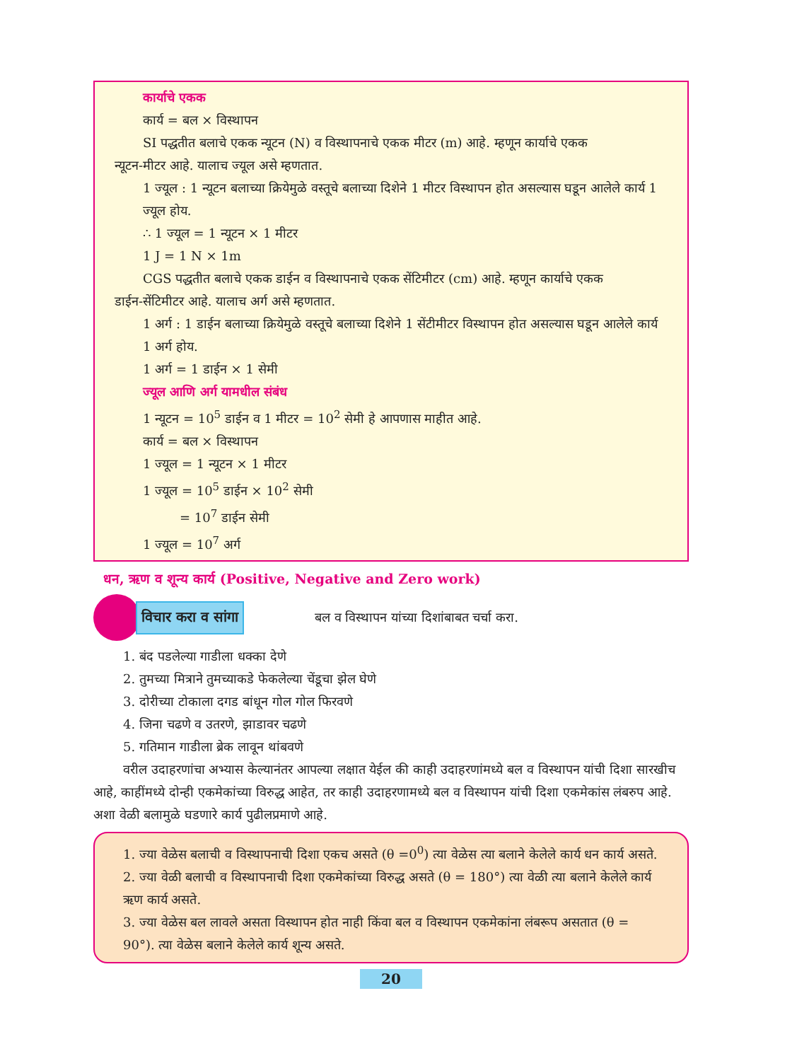कार्याचे एकक
कार्य = बल × विस्थापन
SI पद्धतीत बलाचे एकक न्यूटन (N) व विस्थापनाचे एकक मीटर (m) आहे. म्हणून कार्याचे एकक
न्यूटन-मीटर आहे. यालाच ज्यूल असे म्हणतात.
1 ज्यूल : 1 न्यूटन बलाच्या क्रियेमुळे वस्तूचे बलाच्या दिशेने 1 मीटर विस्थापन होत असल्यास घडून आलेले कार्य 1 ज्यूल होय.
∴ 1 ज्यूल = 1 न्यूटन × 1 मीटर
1 J = 1 N × 1m
CGS पद्धतीत बलाचे एकक डाईन व विस्थापनाचे एकक सेंटिमीटर (cm) आहे. म्हणून कार्याचे एकक
डाईन-सेंटिमीटर आहे. यालाच अर्ग असे म्हणतात.
1 अर्ग : 1 डाईन बलाच्या क्रियेमुळे वस्तूचे बलाच्या दिशेने 1 सेंटीमीटर विस्थापन होत असल्यास घडून आलेले कार्य 1 अर्ग होय.
1 अर्ग = 1 डाईन × 1 सेमी
ज्यूल आणि अर्ग यामधील संबंध
1 न्यूटन = 10<sup>5</sup> डाईन व 1 मीटर = 10<sup>2</sup> सेमी हे आपणास माहीत आहे.
कार्य = बल × विस्थापन
1 ज्यूल = 1 न्यूटन × 1 मीटर
1 ज्यूल = 10<sup>5</sup> डाईन × 10<sup>2</sup> सेमी
= 10<sup>7</sup> डाईन सेमी
1 ज्यूल = 10<sup>7</sup> अर्ग
धन, ऋण व शून्य कार्य (Positive, Negative and Zero work)
विचार करा व सांगा
बल व विस्थापन यांच्या दिशांबाबत चर्चा करा.
1. बंद पडलेल्या गाडीला धक्का देणे
2. तुमच्या मित्राने तुमच्याकडे फेकलेल्या चेंडूचा झेल घेणे
3. दोरीच्या टोकाला दगड बांधून गोल गोल फिरवणे
4. जिना चढणे व उतरणे, झाडावर चढणे
5. गतिमान गाडीला ब्रेक लावून थांबवणे
वरील उदाहरणांचा अभ्यास केल्यानंतर आपल्या लक्षात येईल की काही उदाहरणांमध्ये बल व विस्थापन यांची दिशा सारखीच आहे, काहींमध्ये दोन्ही एकमेकांच्या विरुद्ध आहेत, तर काही उदाहरणामध्ये बल व विस्थापन यांची दिशा एकमेकांस लंबरुप आहे. अशा वेळी बलामुळे घडणारे कार्य पुढीलप्रमाणे आहे.
1. ज्या वेळेस बलाची व विस्थापनाची दिशा एकच असते (θ =0<sup>0</sup>) त्या वेळेस त्या बलाने केलेले कार्य धन कार्य असते.
2. ज्या वेळी बलाची व विस्थापनाची दिशा एकमेकांच्या विरुद्ध असते (θ = 180°) त्या वेळी त्या बलाने केलेले कार्य ऋण कार्य असते.
3. ज्या वेळेस बल लावले असता विस्थापन होत नाही किंवा बल व विस्थापन एकमेकांना लंबरूप असतात (θ = 90°). त्या वेळेस बलाने केलेले कार्य शून्य असते.
20